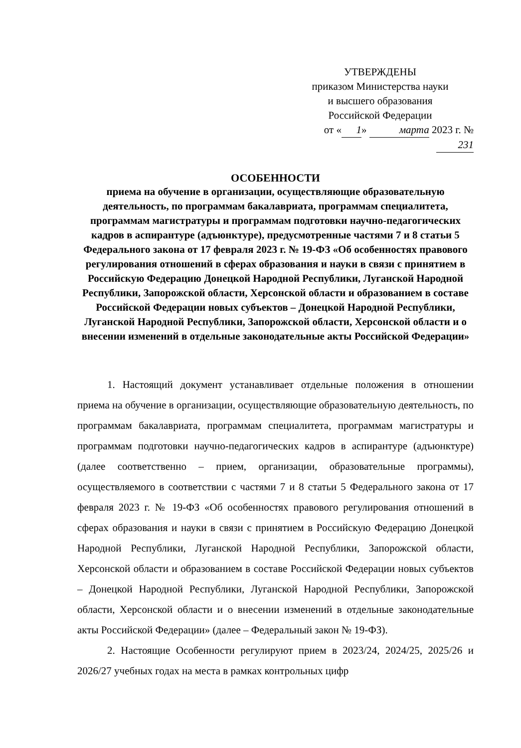УТВЕРЖДЕНЫ
приказом Министерства науки
и высшего образования
Российской Федерации
от « 1 » марта 2023 г. № 231
ОСОБЕННОСТИ
приема на обучение в организации, осуществляющие образовательную деятельность, по программам бакалавриата, программам специалитета, программам магистратуры и программам подготовки научно-педагогических кадров в аспирантуре (адъюнктуре), предусмотренные частями 7 и 8 статьи 5 Федерального закона от 17 февраля 2023 г. № 19-ФЗ «Об особенностях правового регулирования отношений в сферах образования и науки в связи с принятием в Российскую Федерацию Донецкой Народной Республики, Луганской Народной Республики, Запорожской области, Херсонской области и образованием в составе Российской Федерации новых субъектов – Донецкой Народной Республики, Луганской Народной Республики, Запорожской области, Херсонской области и о внесении изменений в отдельные законодательные акты Российской Федерации»
1. Настоящий документ устанавливает отдельные положения в отношении приема на обучение в организации, осуществляющие образовательную деятельность, по программам бакалавриата, программам специалитета, программам магистратуры и программам подготовки научно-педагогических кадров в аспирантуре (адъюнктуре) (далее соответственно – прием, организации, образовательные программы), осуществляемого в соответствии с частями 7 и 8 статьи 5 Федерального закона от 17 февраля 2023 г. № 19-ФЗ «Об особенностях правового регулирования отношений в сферах образования и науки в связи с принятием в Российскую Федерацию Донецкой Народной Республики, Луганской Народной Республики, Запорожской области, Херсонской области и образованием в составе Российской Федерации новых субъектов – Донецкой Народной Республики, Луганской Народной Республики, Запорожской области, Херсонской области и о внесении изменений в отдельные законодательные акты Российской Федерации» (далее – Федеральный закон № 19-ФЗ).
2. Настоящие Особенности регулируют прием в 2023/24, 2024/25, 2025/26 и 2026/27 учебных годах на места в рамках контрольных цифр